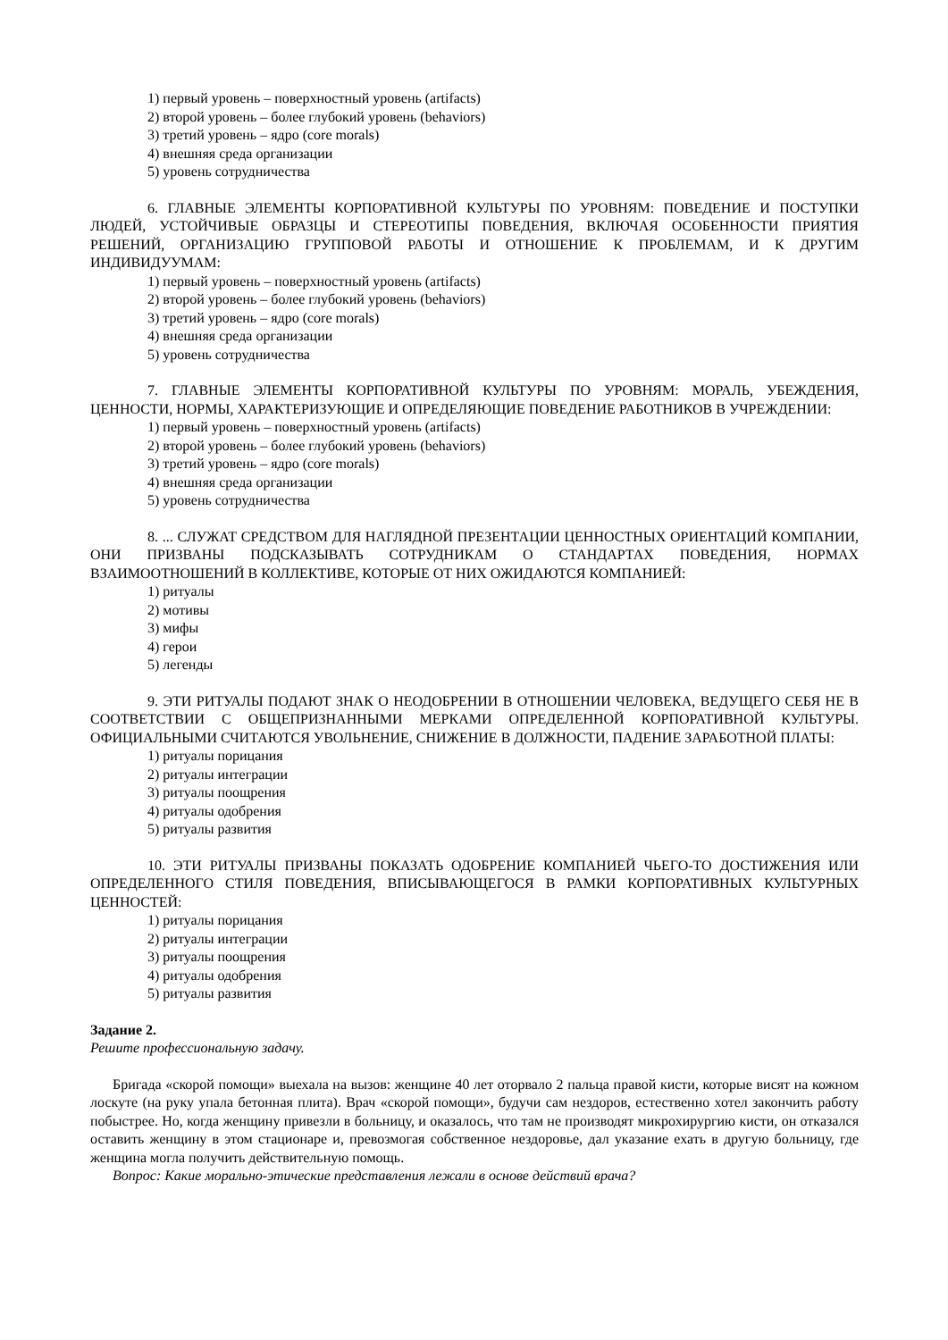1) первый уровень – поверхностный уровень (artifacts)
2) второй уровень – более глубокий уровень (behaviors)
3) третий уровень – ядро (core morals)
4) внешняя среда организации
5) уровень сотрудничества
6. ГЛАВНЫЕ ЭЛЕМЕНТЫ КОРПОРАТИВНОЙ КУЛЬТУРЫ ПО УРОВНЯМ: ПОВЕДЕНИЕ И ПОСТУПКИ ЛЮДЕЙ, УСТОЙЧИВЫЕ ОБРАЗЦЫ И СТЕРЕОТИПЫ ПОВЕДЕНИЯ, ВКЛЮЧАЯ ОСОБЕННОСТИ ПРИЯТИЯ РЕШЕНИЙ, ОРГАНИЗАЦИЮ ГРУППОВОЙ РАБОТЫ И ОТНОШЕНИЕ К ПРОБЛЕМАМ, И К ДРУГИМ ИНДИВИДУУМАМ:
1) первый уровень – поверхностный уровень (artifacts)
2) второй уровень – более глубокий уровень (behaviors)
3) третий уровень – ядро (core morals)
4) внешняя среда организации
5) уровень сотрудничества
7. ГЛАВНЫЕ ЭЛЕМЕНТЫ КОРПОРАТИВНОЙ КУЛЬТУРЫ ПО УРОВНЯМ: МОРАЛЬ, УБЕЖДЕНИЯ, ЦЕННОСТИ, НОРМЫ, ХАРАКТЕРИЗУЮЩИЕ И ОПРЕДЕЛЯЮЩИЕ ПОВЕДЕНИЕ РАБОТНИКОВ В УЧРЕЖДЕНИИ:
1) первый уровень – поверхностный уровень (artifacts)
2) второй уровень – более глубокий уровень (behaviors)
3) третий уровень – ядро (core morals)
4) внешняя среда организации
5) уровень сотрудничества
8. ... СЛУЖАТ СРЕДСТВОМ ДЛЯ НАГЛЯДНОЙ ПРЕЗЕНТАЦИИ ЦЕННОСТНЫХ ОРИЕНТАЦИЙ КОМПАНИИ, ОНИ ПРИЗВАНЫ ПОДСКАЗЫВАТЬ СОТРУДНИКАМ О СТАНДАРТАХ ПОВЕДЕНИЯ, НОРМАХ ВЗАИМООТНОШЕНИЙ В КОЛЛЕКТИВЕ, КОТОРЫЕ ОТ НИХ ОЖИДАЮТСЯ КОМПАНИЕЙ:
1) ритуалы
2) мотивы
3) мифы
4) герои
5) легенды
9. ЭТИ РИТУАЛЫ ПОДАЮТ ЗНАК О НЕОДОБРЕНИИ В ОТНОШЕНИИ ЧЕЛОВЕКА, ВЕДУЩЕГО СЕБЯ НЕ В СООТВЕТСТВИИ С ОБЩЕПРИЗНАННЫМИ МЕРКАМИ ОПРЕДЕЛЕННОЙ КОРПОРАТИВНОЙ КУЛЬТУРЫ. ОФИЦИАЛЬНЫМИ СЧИТАЮТСЯ УВОЛЬНЕНИЕ, СНИЖЕНИЕ В ДОЛЖНОСТИ, ПАДЕНИЕ ЗАРАБОТНОЙ ПЛАТЫ:
1) ритуалы порицания
2) ритуалы интеграции
3) ритуалы поощрения
4) ритуалы одобрения
5) ритуалы развития
10. ЭТИ РИТУАЛЫ ПРИЗВАНЫ ПОКАЗАТЬ ОДОБРЕНИЕ КОМПАНИЕЙ ЧЬЕГО-ТО ДОСТИЖЕНИЯ ИЛИ ОПРЕДЕЛЕННОГО СТИЛЯ ПОВЕДЕНИЯ, ВПИСЫВАЮЩЕГОСЯ В РАМКИ КОРПОРАТИВНЫХ КУЛЬТУРНЫХ ЦЕННОСТЕЙ:
1) ритуалы порицания
2) ритуалы интеграции
3) ритуалы поощрения
4) ритуалы одобрения
5) ритуалы развития
Задание 2.
Решите профессиональную задачу.
Бригада «скорой помощи» выехала на вызов: женщине 40 лет оторвало 2 пальца правой кисти, которые висят на кожном лоскуте (на руку упала бетонная плита). Врач «скорой помощи», будучи сам нездоров, естественно хотел закончить работу побыстрее. Но, когда женщину привезли в больницу, и оказалось, что там не производят микрохирургию кисти, он отказался оставить женщину в этом стационаре и, превозмогая собственное нездоровье, дал указание ехать в другую больницу, где женщина могла получить действительную помощь.
Вопрос: Какие морально-этические представления лежали в основе действий врача?